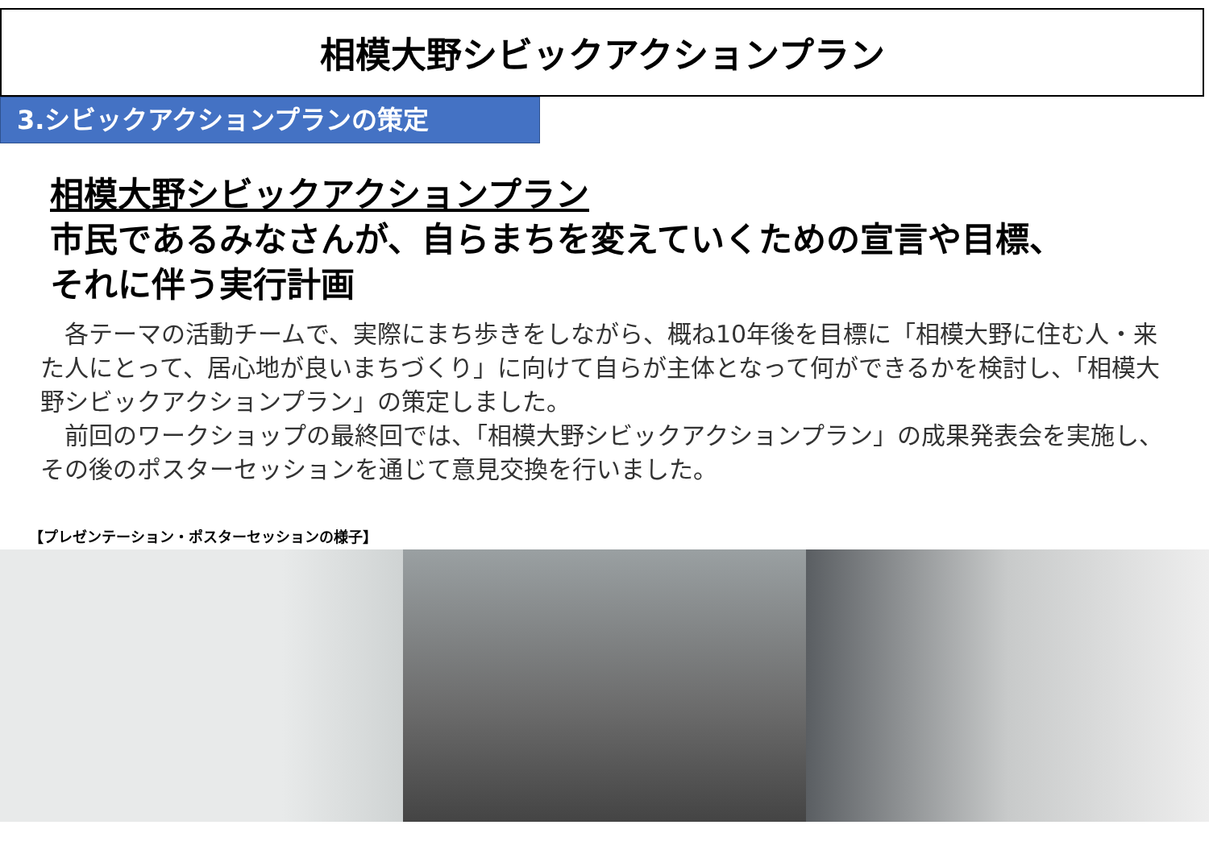相模大野シビックアクションプラン
3.シビックアクションプランの策定
相模大野シビックアクションプラン
市民であるみなさんが、自らまちを変えていくための宣言や目標、
それに伴う実行計画
　各テーマの活動チームで、実際にまち歩きをしながら、概ね10年後を目標に「相模大野に住む人・来た人にとって、居心地が良いまちづくり」に向けて自らが主体となって何ができるかを検討し、「相模大野シビックアクションプラン」の策定しました。
　前回のワークショップの最終回では、「相模大野シビックアクションプラン」の成果発表会を実施し、その後のポスターセッションを通じて意見交換を行いました。
【プレゼンテーション・ポスターセッションの様子】